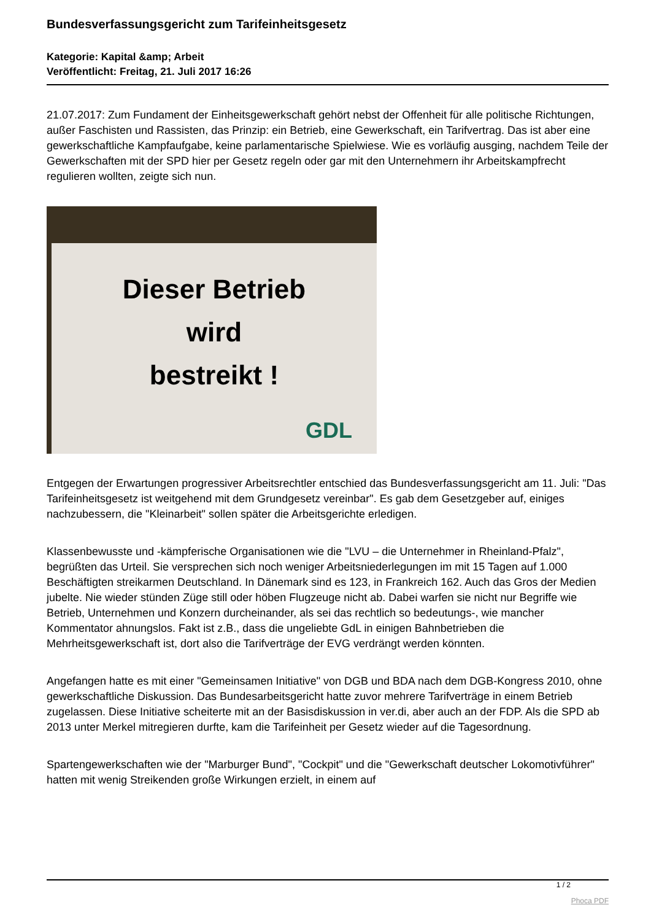Bundesverfassungsgericht zum Tarifeinheitsgesetz
Kategorie: Kapital &amp; Arbeit
Veröffentlicht: Freitag, 21. Juli 2017 16:26
21.07.2017: Zum Fundament der Einheitsgewerkschaft gehört nebst der Offenheit für alle politische Richtungen, außer Faschisten und Rassisten, das Prinzip: ein Betrieb, eine Gewerkschaft, ein Tarifvertrag. Das ist aber eine gewerkschaftliche Kampfaufgabe, keine parlamentarische Spielwiese. Wie es vorläufig ausging, nachdem Teile der Gewerkschaften mit der SPD hier per Gesetz regeln oder gar mit den Unternehmern ihr Arbeitskampfrecht regulieren wollten, zeigte sich nun.
Dieser Betrieb
wird
bestreikt !
GDL
Entgegen der Erwartungen progressiver Arbeitsrechtler entschied das Bundesverfassungsgericht am 11. Juli: "Das Tarifeinheitsgesetz ist weitgehend mit dem Grundgesetz vereinbar". Es gab dem Gesetzgeber auf, einiges nachzubessern, die "Kleinarbeit" sollen später die Arbeitsgerichte erledigen.
Klassenbewusste und -kämpferische Organisationen wie die "LVU – die Unternehmer in Rheinland-Pfalz", begrüßten das Urteil. Sie versprechen sich noch weniger Arbeitsniederlegungen im mit 15 Tagen auf 1.000 Beschäftigten streikarmen Deutschland. In Dänemark sind es 123, in Frankreich 162. Auch das Gros der Medien jubelte. Nie wieder stünden Züge still oder höben Flugzeuge nicht ab. Dabei warfen sie nicht nur Begriffe wie Betrieb, Unternehmen und Konzern durcheinander, als sei das rechtlich so bedeutungs-, wie mancher Kommentator ahnungslos. Fakt ist z.B., dass die ungeliebte GdL in einigen Bahnbetrieben die Mehrheitsgewerkschaft ist, dort also die Tarifverträge der EVG verdrängt werden könnten.
Angefangen hatte es mit einer "Gemeinsamen Initiative" von DGB und BDA nach dem DGB-Kongress 2010, ohne gewerkschaftliche Diskussion. Das Bundesarbeitsgericht hatte zuvor mehrere Tarifverträge in einem Betrieb zugelassen. Diese Initiative scheiterte mit an der Basisdiskussion in ver.di, aber auch an der FDP. Als die SPD ab 2013 unter Merkel mitregieren durfte, kam die Tarifeinheit per Gesetz wieder auf die Tagesordnung.
Spartengewerkschaften wie der "Marburger Bund", "Cockpit" und die "Gewerkschaft deutscher Lokomotivführer" hatten mit wenig Streikenden große Wirkungen erzielt, in einem auf
1 / 2
Phoca PDF